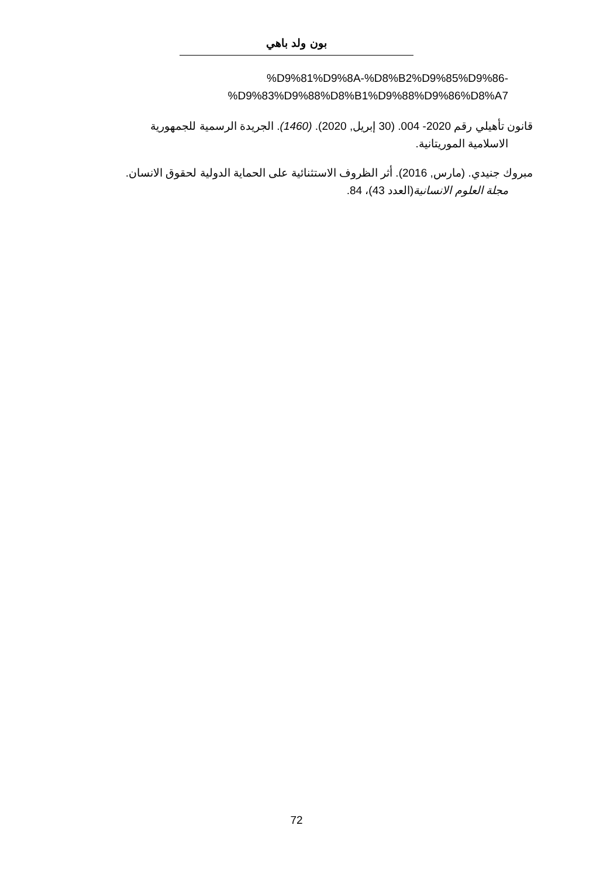بون ولد باهي
%D9%81%D9%8A-%D8%B2%D9%85%D9%86-
%D9%83%D9%88%D8%B1%D9%88%D9%86%D8%A7
قانون تأهيلي رقم 2020- 004. (30 إبريل, 2020). (1460). الجريدة الرسمية للجمهورية
الاسلامية الموريتانية.
مبروك جنيدي. (مارس, 2016). أثر الظروف الاستثنائية على الحماية الدولية لحقوق الانسان.
مجلة العلوم الانسانية(العدد 43)، 84.
72